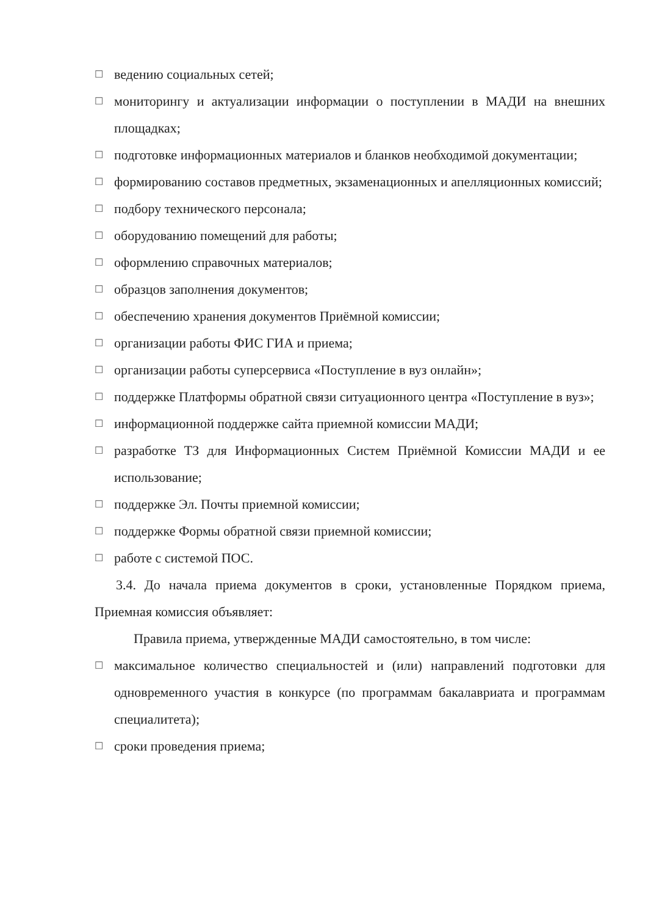☐ ведению социальных сетей;
☐ мониторингу и актуализации информации о поступлении в МАДИ на внешних площадках;
☐ подготовке информационных материалов и бланков необходимой документации;
☐ формированию составов предметных, экзаменационных и апелляционных комиссий;
☐ подбору технического персонала;
☐ оборудованию помещений для работы;
☐ оформлению справочных материалов;
☐ образцов заполнения документов;
☐ обеспечению хранения документов Приёмной комиссии;
☐ организации работы ФИС ГИА и приема;
☐ организации работы суперсервиса «Поступление в вуз онлайн»;
☐ поддержке Платформы обратной связи ситуационного центра «Поступление в вуз»;
☐ информационной поддержке сайта приемной комиссии МАДИ;
☐ разработке ТЗ для Информационных Систем Приёмной Комиссии МАДИ и ее использование;
☐ поддержке Эл. Почты приемной комиссии;
☐ поддержке Формы обратной связи приемной комиссии;
☐ работе с системой ПОС.
3.4. До начала приема документов в сроки, установленные Порядком приема, Приемная комиссия объявляет:
Правила приема, утвержденные МАДИ самостоятельно, в том числе:
☐ максимальное количество специальностей и (или) направлений подготовки для одновременного участия в конкурсе (по программам бакалавриата и программам специалитета);
☐ сроки проведения приема;